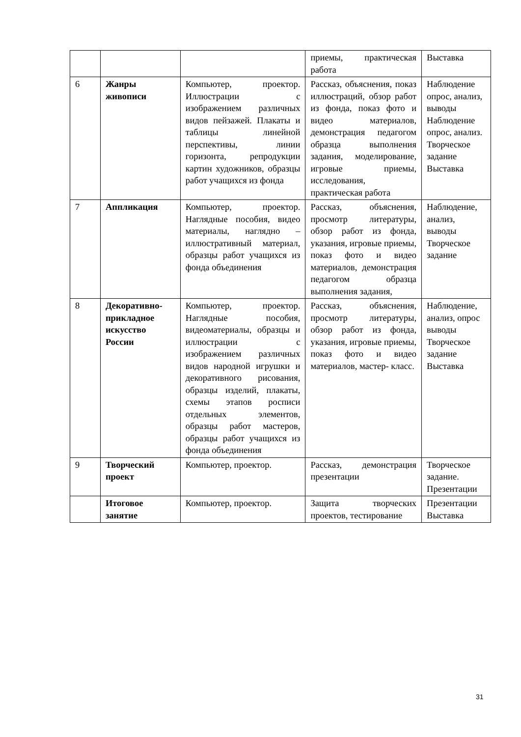| | | | приемы, практическая работа | Выставка |
| 6 | Жанры живописи | Компьютер, проектор. Иллюстрации с изображением различных видов пейзажей. Плакаты и таблицы линейной перспективы, линии горизонта, репродукции картин художников, образцы работ учащихся из фонда | Рассказ, объяснения, показ иллюстраций, обзор работ из фонда, показ фото и видео материалов, демонстрация педагогом образца выполнения задания, моделирование, игровые приемы, исследования, практическая работа | Наблюдение опрос, анализ, выводы Наблюдение опрос, анализ. Творческое задание Выставка |
| 7 | Аппликация | Компьютер, проектор. Наглядные пособия, видео материалы, наглядно – иллюстративный материал, образцы работ учащихся из фонда объединения | Рассказ, объяснения, просмотр литературы, обзор работ из фонда, указания, игровые приемы, показ фото и видео материалов, демонстрация педагогом образца выполнения задания, | Наблюдение, анализ, выводы Творческое задание |
| 8 | Декоративно-прикладное искусство России | Компьютер, проектор. Наглядные пособия, видеоматериалы, образцы и иллюстрации с изображением различных видов народной игрушки и декоративного рисования, образцы изделий, плакаты, схемы этапов росписи отдельных элементов, образцы работ мастеров, образцы работ учащихся из фонда объединения | Рассказ, объяснения, просмотр литературы, обзор работ из фонда, указания, игровые приемы, показ фото и видео материалов, мастер- класс. | Наблюдение, анализ, опрос выводы Творческое задание Выставка |
| 9 | Творческий проект | Компьютер, проектор. | Рассказ, демонстрация презентации | Творческое задание. Презентации |
| | Итоговое занятие | Компьютер, проектор. | Защита творческих проектов, тестирование | Презентации Выставка |
31